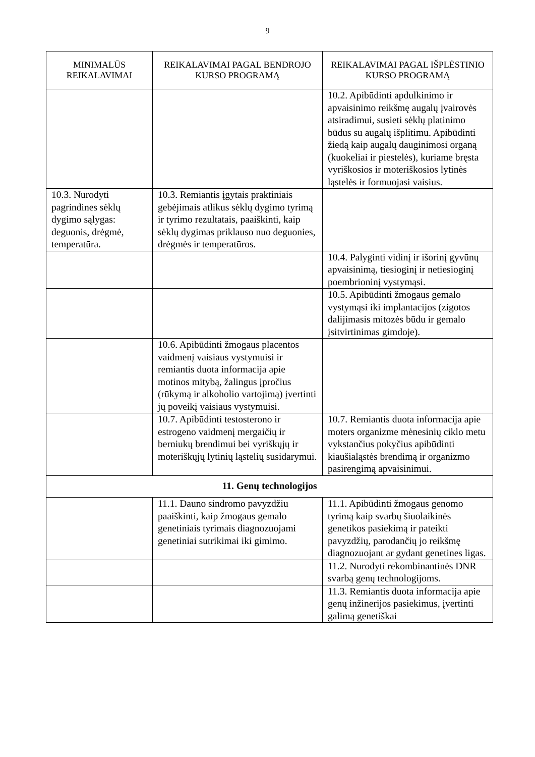9
| MINIMALŪS REIKALAVIMAI | REIKALAVIMAI PAGAL BENDROJO KURSO PROGRAMĄ | REIKALAVIMAI PAGAL IŠPLĖSTINIO KURSO PROGRAMĄ |
| --- | --- | --- |
| | | 10.2. Apibūdinti apdulkinimo ir apvaisinimo reikšmę augalų įvairovės atsiradimui, susieti sėklų platinimo būdus su augalų išplitimu. Apibūdinti žiedą kaip augalų dauginimosi organą (kuokeliai ir piestelės), kuriame bręsta vyriškosios ir moteriškosios lytinės ląstelės ir formuojasi vaisius. |
| 10.3. Nurodyti pagrindines sėklų dygimo sąlygas: deguonis, drėgmė, temperatūra. | 10.3. Remiantis įgytais praktiniais gebėjimais atlikus sėklų dygimo tyrimą ir tyrimo rezultatais, paaiškinti, kaip sėklų dygimas priklauso nuo deguonies, drėgmės ir temperatūros. | |
| | | 10.4. Palyginti vidinį ir išorinį gyvūnų apvaisinimą, tiesioginį ir netiesioginį poembrioninį vystymąsi. |
| | | 10.5. Apibūdinti žmogaus gemalo vystymąsi iki implantacijos (zigotos dalijimasis mitozės būdu ir gemalo įsitvirtinimas gimdoje). |
| | 10.6. Apibūdinti žmogaus placentos vaidmenį vaisiaus vystymuisi ir remiantis duota informacija apie motinos mitybą, žalingus įpročius (rūkymą ir alkoholio vartojimą) įvertinti jų poveikį vaisiaus vystymuisi. | |
| | 10.7. Apibūdinti testosterono ir estrogeno vaidmenį mergaičių ir berniukų brendimui bei vyriškųjų ir moteriškųjų lytinių ląstelių susidarymui. | 10.7. Remiantis duota informacija apie moters organizme mėnesinių ciklo metu vykstančius pokyčius apibūdinti kiaušialąstės brendimą ir organizmo pasirengimą apvaisinimui. |
| 11. Genų technologijos | | |
| | 11.1. Dauno sindromo pavyzdžiu paaiškinti, kaip žmogaus gemalo genetiniais tyrimais diagnozuojami genetiniai sutrikimai iki gimimo. | 11.1. Apibūdinti žmogaus genomo tyrimą kaip svarbų šiuolaikinės genetikos pasiekimą ir pateikti pavyzdžių, parodančių jo reikšmę diagnozuojant ar gydant genetines ligas. |
| | | 11.2. Nurodyti rekombinantinės DNR svarbą genų technologijoms. |
| | | 11.3. Remiantis duota informacija apie genų inžinerijos pasiekimus, įvertinti galimą genetiškai |